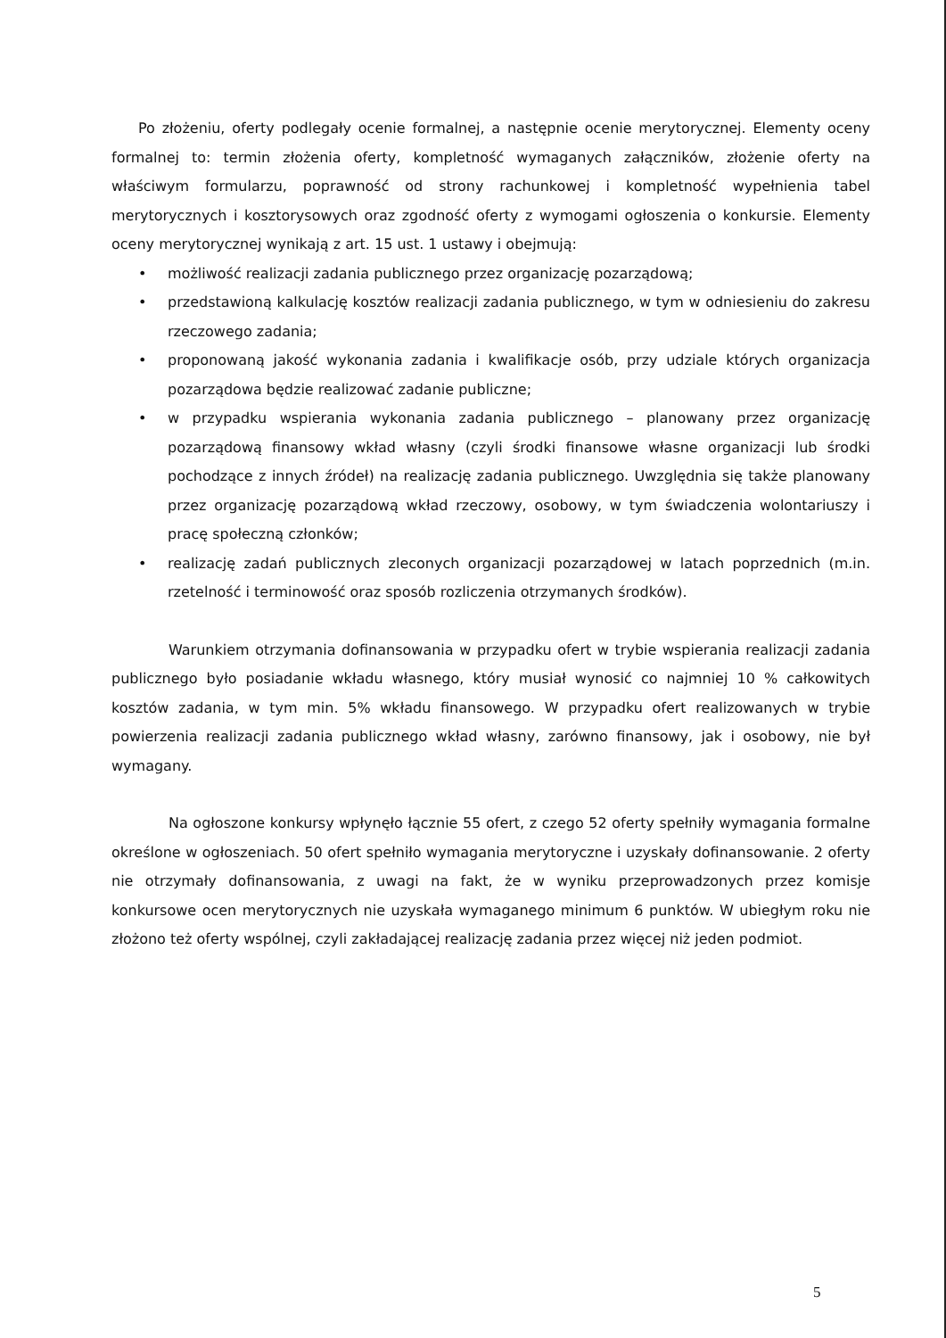Po złożeniu, oferty podlegały ocenie formalnej, a następnie ocenie merytorycznej. Elementy oceny formalnej to: termin złożenia oferty, kompletność wymaganych załączników, złożenie oferty na właściwym formularzu, poprawność od strony rachunkowej i kompletność wypełnienia tabel merytorycznych i kosztorysowych oraz zgodność oferty z wymogami ogłoszenia o konkursie. Elementy oceny merytorycznej wynikają z art. 15 ust. 1 ustawy i obejmują:
• możliwość realizacji zadania publicznego przez organizację pozarządową;
• przedstawioną kalkulację kosztów realizacji zadania publicznego, w tym w odniesieniu do zakresu rzeczowego zadania;
• proponowaną jakość wykonania zadania i kwalifikacje osób, przy udziale których organizacja pozarządowa będzie realizować zadanie publiczne;
• w przypadku wspierania wykonania zadania publicznego – planowany przez organizację pozarządową finansowy wkład własny (czyli środki finansowe własne organizacji lub środki pochodzące z innych źródeł) na realizację zadania publicznego. Uwzględnia się także planowany przez organizację pozarządową wkład rzeczowy, osobowy, w tym świadczenia wolontariuszy i pracę społeczną członków;
• realizację zadań publicznych zleconych organizacji pozarządowej w latach poprzednich (m.in. rzetelność i terminowość oraz sposób rozliczenia otrzymanych środków).
Warunkiem otrzymania dofinansowania w przypadku ofert w trybie wspierania realizacji zadania publicznego było posiadanie wkładu własnego, który musiał wynosić co najmniej 10 % całkowitych kosztów zadania, w tym min. 5% wkładu finansowego. W przypadku ofert realizowanych w trybie powierzenia realizacji zadania publicznego wkład własny, zarówno finansowy, jak i osobowy, nie był wymagany.
Na ogłoszone konkursy wpłynęło łącznie 55 ofert, z czego 52 oferty spełniły wymagania formalne określone w ogłoszeniach. 50 ofert spełniło wymagania merytoryczne i uzyskały dofinansowanie. 2 oferty nie otrzymały dofinansowania, z uwagi na fakt, że w wyniku przeprowadzonych przez komisje konkursowe ocen merytorycznych nie uzyskała wymaganego minimum 6 punktów. W ubiegłym roku nie złożono też oferty wspólnej, czyli zakładającej realizację zadania przez więcej niż jeden podmiot.
5